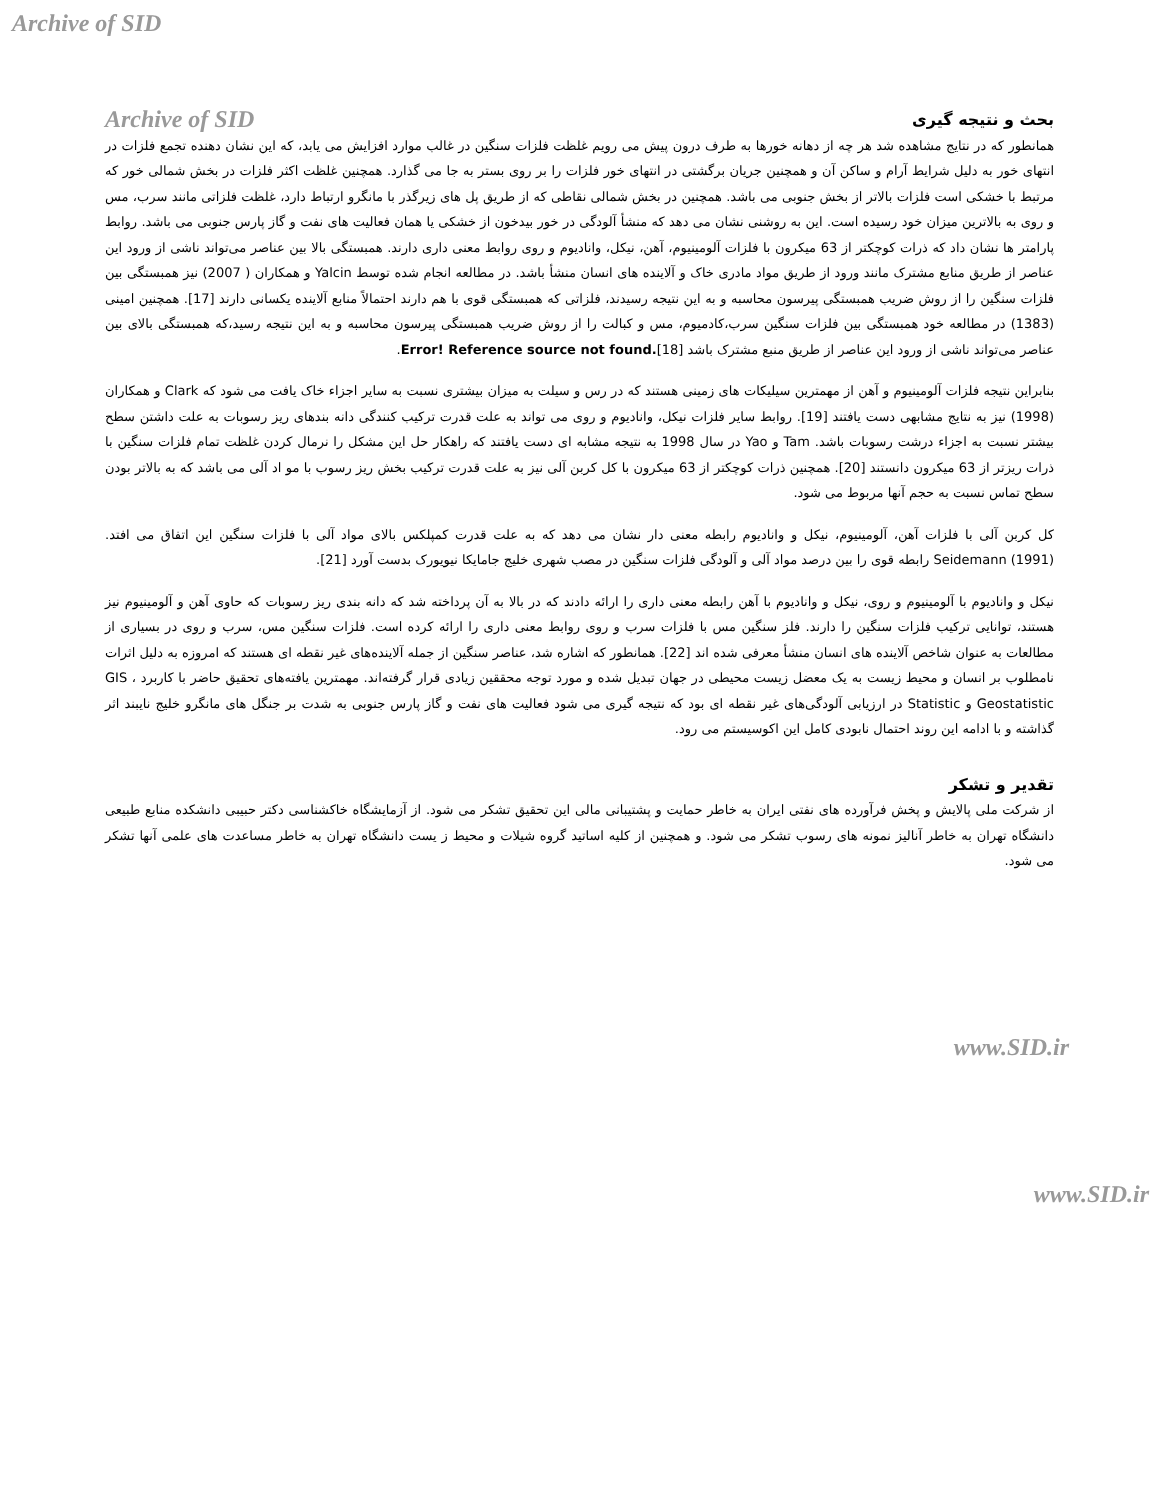Archive of SID
بحث و نتیجه گیری
Archive of SID
همانطور که در نتایج مشاهده شد هر چه از دهانه خورها به طرف درون پیش می رویم غلظت فلزات سنگین در غالب موارد افزایش می یابد، که این نشان دهنده تجمع فلزات در انتهای خور به دلیل شرایط آرام و ساکن آن و همچنین جریان برگشتی در انتهای خور فلزات را بر روی بستر به جا می گذارد. همچنین غلظت اکثر فلزات در بخش شمالی خور که مرتبط با خشکی است فلزات بالاتر از بخش جنوبی می باشد. همچنین در بخش شمالی نقاطی که از طریق پل های زیرگذر با مانگرو ارتباط دارد، غلظت فلزاتی مانند سرب، مس و روی به بالاترین میزان خود رسیده است. این به روشنی نشان می دهد که منشأ آلودگی در خور بیدخون از خشکی یا همان فعالیت های نفت و گاز پارس جنوبی می باشد. روابط پارامتر ها نشان داد که ذرات کوچکتر از 63 میکرون با فلزات آلومینیوم، آهن، نیکل، وانادیوم و روی روابط معنی داری دارند. همبستگی بالا بین عناصر می‌تواند ناشی از ورود این عناصر از طریق منابع مشترک مانند ورود از طریق مواد مادری خاک و آلاینده های انسان منشأ باشد. در مطالعه انجام شده توسط Yalcin و همکاران ( 2007) نیز همبستگی بین فلزات سنگین را از روش ضریب همبستگی پیرسون محاسبه و به این نتیجه رسیدند، فلزاتی که همبستگی قوی با هم دارند احتمالاً منابع آلاینده یکسانی دارند [17]. همچنین امینی (1383) در مطالعه خود همبستگی بین فلزات سنگین سرب،کادمیوم، مس و کبالت را از روش ضریب همبستگی پیرسون محاسبه و به این نتیجه رسید،که همبستگی بالای بین عناصر می‌تواند ناشی از ورود این عناصر از طریق منبع مشترک باشد Error! Reference source not found.[18].
بنابراین نتیجه فلزات آلومینیوم و آهن از مهمترین سیلیکات های زمینی هستند که در رس و سیلت به میزان بیشتری نسبت به سایر اجزاء خاک یافت می شود که Clark و همکاران (1998) نیز به نتایج مشابهی دست یافتند [19]. روابط سایر فلزات نیکل، وانادیوم و روی می تواند به علت قدرت ترکیب کنندگی دانه بندهای ریز رسوبات به علت داشتن سطح بیشتر نسبت به اجزاء درشت رسوبات باشد. Tam و Yao در سال 1998 به نتیجه مشابه ای دست یافتند که راهکار حل این مشکل را نرمال کردن غلظت تمام فلزات سنگین با ذرات ریزتر از 63 میکرون دانستند [20]. همچنین ذرات کوچکتر از 63 میکرون با کل کربن آلی نیز به علت قدرت ترکیب بخش ریز رسوب با مو اد آلی می باشد که به بالاتر بودن سطح تماس نسبت به حجم آنها مربوط می شود.
کل کربن آلی با فلزات آهن، آلومینیوم، نیکل و وانادیوم رابطه معنی دار نشان می دهد که به علت قدرت کمپلکس بالای مواد آلی با فلزات سنگین این اتفاق می افتد. Seidemann (1991) رابطه قوی را بین درصد مواد آلی و آلودگی فلزات سنگین در مصب شهری خلیج جامایکا نیویورک بدست آورد [21].
نیکل و وانادیوم با آلومینیوم و روی، نیکل و وانادیوم با آهن رابطه معنی داری را ارائه دادند که در بالا به آن پرداخته شد که دانه بندی ریز رسوبات که حاوی آهن و آلومینیوم نیز هستند، توانایی ترکیب فلزات سنگین را دارند. فلز سنگین مس با فلزات سرب و روی روابط معنی داری را ارائه کرده است. فلزات سنگین مس، سرب و روی در بسیاری از مطالعات به عنوان شاخص آلاینده های انسان منشأ معرفی شده اند [22]. همانطور که اشاره شد، عناصر سنگین از جمله آلاینده‌های غیر نقطه ای هستند که امروزه به دلیل اثرات نامطلوب بر انسان و محیط زیست به یک معضل زیست محیطی در جهان تبدیل شده و مورد توجه محققین زیادی قرار گرفته‌اند. مهمترین یافته‌های تحقیق حاضر با کاربرد GIS ، Geostatistic و Statistic در ارزیابی آلودگی‌های غیر نقطه ای بود که نتیجه گیری می شود فعالیت های نفت و گاز پارس جنوبی به شدت بر جنگل های مانگرو خلیج نایبند اثر گذاشته و با ادامه این روند احتمال نابودی کامل این اکوسیستم می رود.
تقدیر و تشکر
از شرکت ملی پالایش و پخش فرآورده های نفتی ایران به خاطر حمایت و پشتیبانی مالی این تحقیق تشکر می شود. از آزمایشگاه خاکشناسی دکتر حبیبی دانشکده منابع طبیعی دانشگاه تهران به خاطر آنالیز نمونه های رسوب تشکر می شود. و همچنین از کلیه اساتید گروه شیلات و محیط ز یست دانشگاه تهران به خاطر مساعدت های علمی آنها تشکر می شود.
www.SID.ir
www.SID.ir